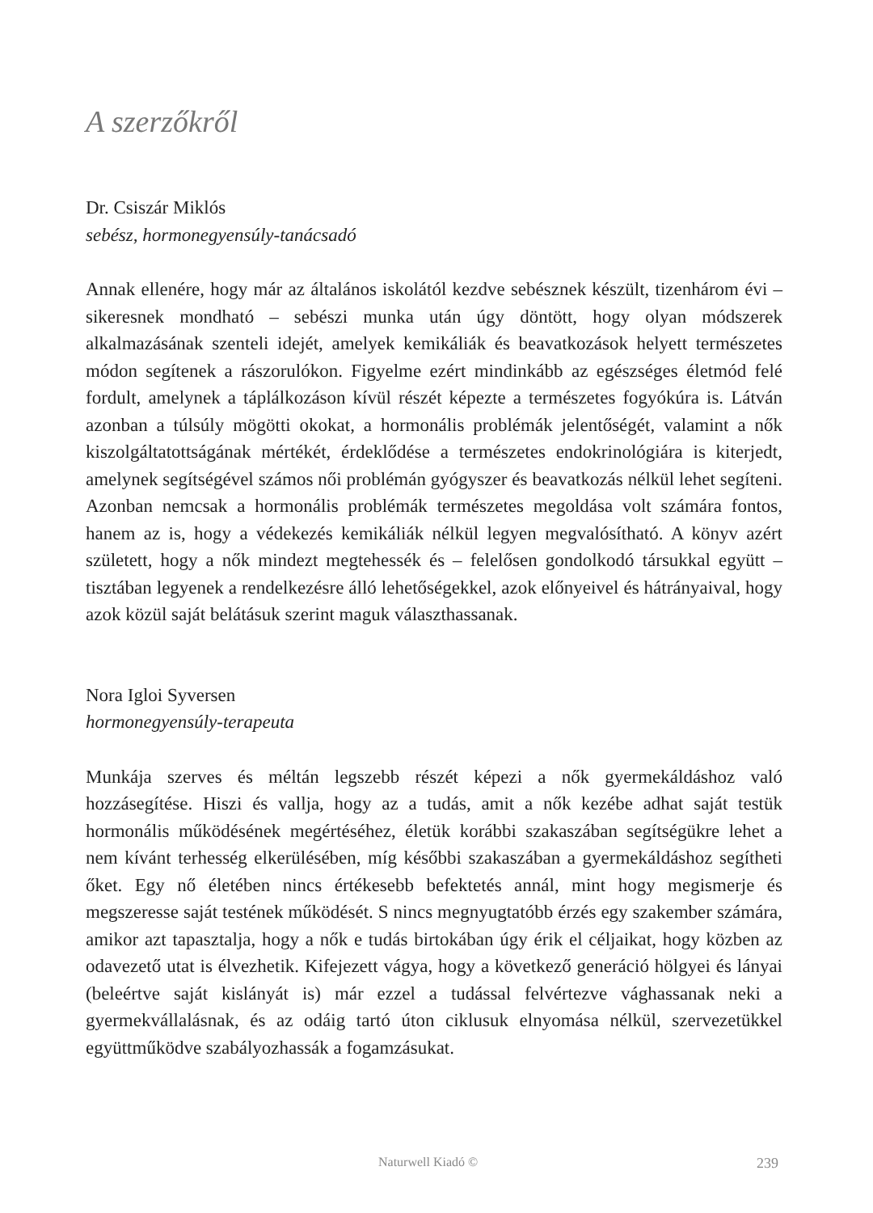A szerzőkről
Dr. Csiszár Miklós
sebész, hormonegyensúly-tanácsadó
Annak ellenére, hogy már az általános iskolától kezdve sebésznek készült, tizenhárom évi – sikeresnek mondható – sebészi munka után úgy döntött, hogy olyan módszerek alkalmazásának szenteli idejét, amelyek kemikáliák és beavatkozások helyett természetes módon segítenek a rászorulókon. Figyelme ezért mindinkább az egészséges életmód felé fordult, amelynek a táplálkozáson kívül részét képezte a természetes fogyókúra is. Látván azonban a túlsúly mögötti okokat, a hormonális problémák jelentőségét, valamint a nők kiszolgáltatottságának mértékét, érdeklődése a természetes endokrinológiára is kiterjedt, amelynek segítségével számos női problémán gyógyszer és beavatkozás nélkül lehet segíteni. Azonban nemcsak a hormonális problémák természetes megoldása volt számára fontos, hanem az is, hogy a védekezés kemikáliák nélkül legyen megvalósítható. A könyv azért született, hogy a nők mindezt megtehessék és – felelősen gondolkodó társukkal együtt – tisztában legyenek a rendelkezésre álló lehetőségekkel, azok előnyeivel és hátrányaival, hogy azok közül saját belátásuk szerint maguk választhassanak.
Nora Igloi Syversen
hormonegyensúly-terapeuta
Munkája szerves és méltán legszebb részét képezi a nők gyermekáldáshoz való hozzásegítése. Hiszi és vallja, hogy az a tudás, amit a nők kezébe adhat saját testük hormonális működésének megértéséhez, életük korábbi szakaszában segítségükre lehet a nem kívánt terhesség elkerülésében, míg későbbi szakaszában a gyermekáldáshoz segítheti őket. Egy nő életében nincs értékesebb befektetés annál, mint hogy megismerje és megszeresse saját testének működését. S nincs megnyugtatóbb érzés egy szakember számára, amikor azt tapasztalja, hogy a nők e tudás birtokában úgy érik el céljaikat, hogy közben az odavezető utat is élvezhetik. Kifejezett vágya, hogy a következő generáció hölgyei és lányai (beleértve saját kislányát is) már ezzel a tudással felvértezve vághassanak neki a gyermekvállalásnak, és az odáig tartó úton ciklusuk elnyomása nélkül, szervezetükkel együttműködve szabályozhassák a fogamzásukat.
Naturwell Kiadó © 239